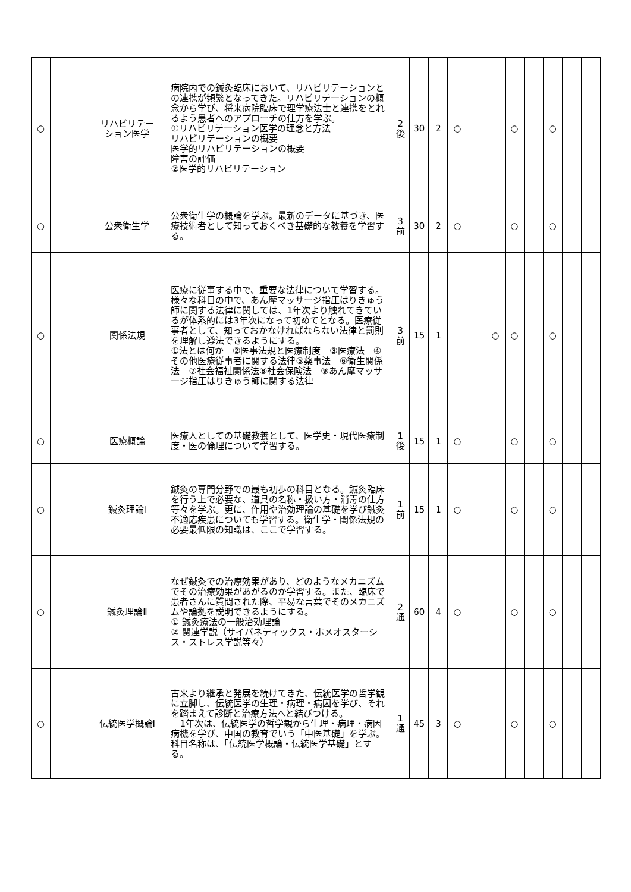| ○ | | | リハビリテー ション医学 | 病院内での鍼灸臨床において、リハビリテーションとの連携が頻繁となってきた。リハビリテーションの概念から学び、将来病院臨床で理学療法士と連携をとれるよう患者へのアプローチの仕方を学ぶ。 ①リハビリテーション医学の理念と方法 リハビリテーションの概要 医学的リハビリテーションの概要 障害の評価 ②医学的リハビリテーション | 2 後 | 30 | 2 | ○ | | | ○ | | ○ | | |
| ○ | | | 公衆衛生学 | 公衆衛生学の概論を学ぶ。最新のデータに基づき、医療技術者として知っておくべき基礎的な教養を学習する。 | 3 前 | 30 | 2 | ○ | | | ○ | | ○ | | |
| ○ | | | 関係法規 | 医療に従事する中で、重要な法律について学習する。様々な科目の中で、あん摩マッサージ指圧はりきゅう師に関する法律に関しては、1年次より触れてきているが体系的には3年次になって初めてとなる。医療従事者として、知っておかなければならない法律と罰則を理解し遵法できるようにする。 ①法とは何か ②医事法規と医療制度 ③医療法 ④その他医療従事者に関する法律⑤薬事法 ⑥衛生関係法 ⑦社会福祉関係法⑧社会保険法 ⑨あん摩マッサージ指圧はりきゅう師に関する法律 | 3 前 | 15 | 1 | | | ○ | ○ | | ○ | | |
| ○ | | | 医療概論 | 医療人としての基礎教養として、医学史・現代医療制度・医の倫理について学習する。 | 1 後 | 15 | 1 | ○ | | | ○ | | ○ | | |
| ○ | | | 鍼灸理論Ⅰ | 鍼灸の専門分野での最も初歩の科目となる。鍼灸臨床を行う上で必要な、道具の名称・扱い方・消毒の仕方等々を学ぶ。更に、作用や治効理論の基礎を学び鍼灸不適応疾患についても学習する。衛生学・関係法規の必要最低限の知識は、ここで学習する。 | 1 前 | 15 | 1 | ○ | | | ○ | | ○ | | |
| ○ | | | 鍼灸理論Ⅱ | なぜ鍼灸での治療効果があり、どのようなメカニズムでその治療効果があがるのか学習する。また、臨床で患者さんに質問された際、平易な言葉でそのメカニズムや論拠を説明できるようにする。 ① 鍼灸療法の一般治効理論 ② 関連学説（サイバネティックス・ホメオスターシス・ストレス学説等々） | 2 通 | 60 | 4 | ○ | | | ○ | | ○ | | |
| ○ | | | 伝統医学概論Ⅰ | 古来より継承と発展を続けてきた、伝統医学の哲学観に立脚し、伝統医学の生理・病理・病因を学び、それを踏まえて診断と治療方法へと結びつける。 1年次は、伝統医学の哲学観から生理・病理・病因病機を学び、中国の教育でいう「中医基礎」を学ぶ。科目名称は、「伝統医学概論・伝統医学基礎」とする。 | 1 通 | 45 | 3 | ○ | | | ○ | | ○ | | |